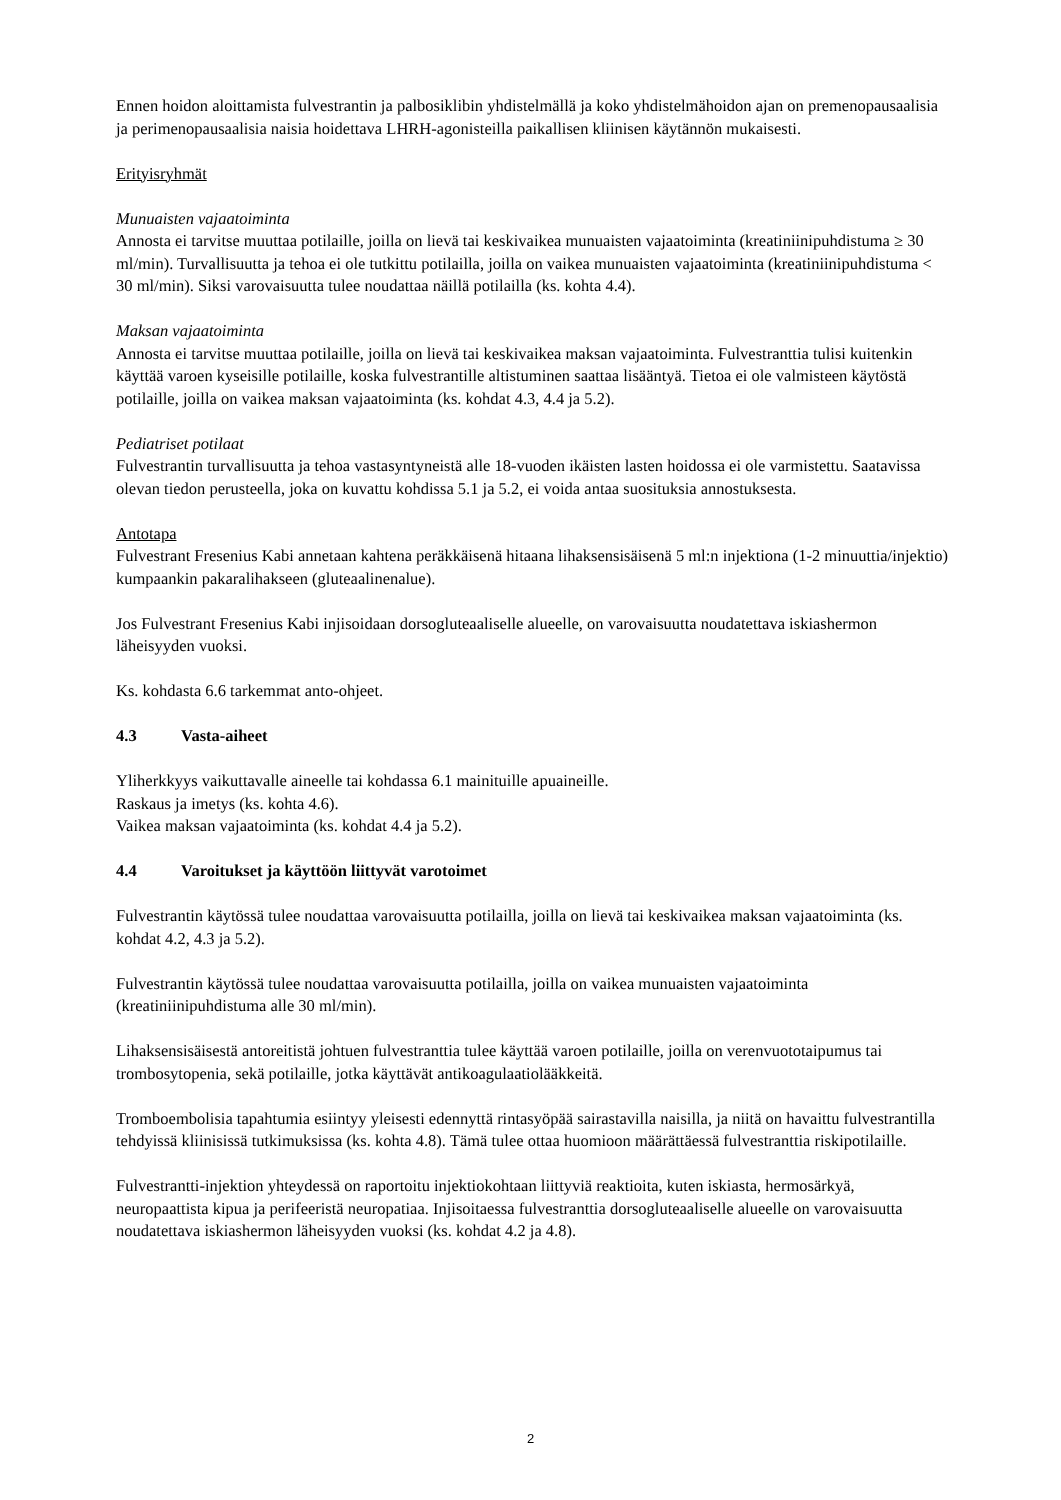Ennen hoidon aloittamista fulvestrantin ja palbosiklibin yhdistelmällä ja koko yhdistelmähoidon ajan on premenopausaalisia ja perimenopausaalisia naisia hoidettava LHRH-agonisteilla paikallisen kliinisen käytännön mukaisesti.
Erityisryhmät
Munuaisten vajaatoiminta
Annosta ei tarvitse muuttaa potilaille, joilla on lievä tai keskivaikea munuaisten vajaatoiminta (kreatiniinipuhdistuma ≥ 30 ml/min). Turvallisuutta ja tehoa ei ole tutkittu potilailla, joilla on vaikea munuaisten vajaatoiminta (kreatiniinipuhdistuma < 30 ml/min). Siksi varovaisuutta tulee noudattaa näillä potilailla (ks. kohta 4.4).
Maksan vajaatoiminta
Annosta ei tarvitse muuttaa potilaille, joilla on lievä tai keskivaikea maksan vajaatoiminta. Fulvestranttia tulisi kuitenkin käyttää varoen kyseisille potilaille, koska fulvestrantille altistuminen saattaa lisääntyä. Tietoa ei ole valmisteen käytöstä potilaille, joilla on vaikea maksan vajaatoiminta (ks. kohdat 4.3, 4.4 ja 5.2).
Pediatriset potilaat
Fulvestrantin turvallisuutta ja tehoa vastasyntyneistä alle 18-vuoden ikäisten lasten hoidossa ei ole varmistettu. Saatavissa olevan tiedon perusteella, joka on kuvattu kohdissa 5.1 ja 5.2, ei voida antaa suosituksia annostuksesta.
Antotapa
Fulvestrant Fresenius Kabi annetaan kahtena peräkkäisenä hitaana lihaksensisäisenä 5 ml:n injektiona (1-2 minuuttia/injektio) kumpaankin pakaralihakseen (gluteaalinenalue).
Jos Fulvestrant Fresenius Kabi injisoidaan dorsogluteaaliselle alueelle, on varovaisuutta noudatettava iskiashermon läheisyyden vuoksi.
Ks. kohdasta 6.6 tarkemmat anto-ohjeet.
4.3 Vasta-aiheet
Yliherkkyys vaikuttavalle aineelle tai kohdassa 6.1 mainituille apuaineille.
Raskaus ja imetys (ks. kohta 4.6).
Vaikea maksan vajaatoiminta (ks. kohdat 4.4 ja 5.2).
4.4 Varoitukset ja käyttöön liittyvät varotoimet
Fulvestrantin käytössä tulee noudattaa varovaisuutta potilailla, joilla on lievä tai keskivaikea maksan vajaatoiminta (ks. kohdat 4.2, 4.3 ja 5.2).
Fulvestrantin käytössä tulee noudattaa varovaisuutta potilailla, joilla on vaikea munuaisten vajaatoiminta (kreatiniinipuhdistuma alle 30 ml/min).
Lihaksensisäisestä antoreitistä johtuen fulvestranttia tulee käyttää varoen potilaille, joilla on verenvuototaipumus tai trombosytopenia, sekä potilaille, jotka käyttävät antikoagulaatiolääkkeitä.
Tromboembolisia tapahtumia esiintyy yleisesti edennyttä rintasyöpää sairastavilla naisilla, ja niitä on havaittu fulvestrantilla tehdyissä kliinisissä tutkimuksissa (ks. kohta 4.8). Tämä tulee ottaa huomioon määrättäessä fulvestranttia riskipotilaille.
Fulvestrantti-injektion yhteydessä on raportoitu injektiokohtaan liittyviä reaktioita, kuten iskiasta, hermosärkyä, neuropaattista kipua ja perifeeristä neuropatiaa. Injisoitaessa fulvestranttia dorsogluteaaliselle alueelle on varovaisuutta noudatettava iskiashermon läheisyyden vuoksi (ks. kohdat 4.2 ja 4.8).
2